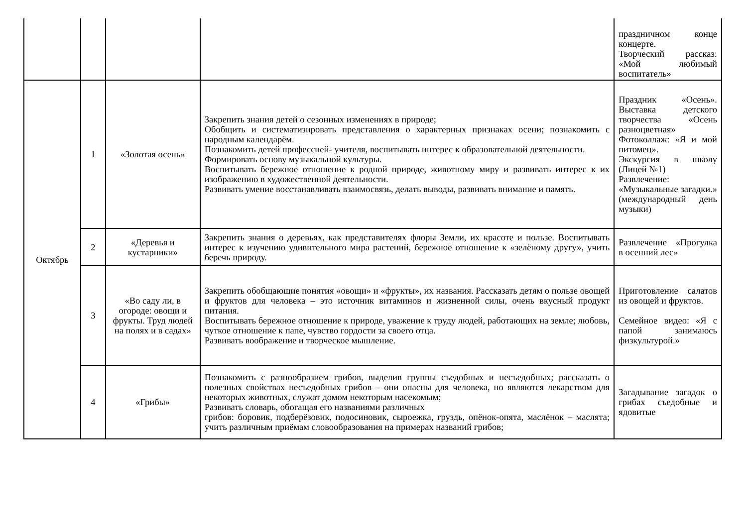| | | | | праздничном конце концерте. Творческий рассказ: «Мой любимый воспитатель» |
| Октябрь | 1 | «Золотая осень» | Закрепить знания детей о сезонных изменениях в природе; Обобщить и систематизировать представления о характерных признаках осени; познакомить с народным календарём. Познакомить детей профессией- учителя, воспитывать интерес к образовательной деятельности. Формировать основу музыкальной культуры. Воспитывать бережное отношение к родной природе, животному миру и развивать интерес к их изображению в художественной деятельности. Развивать умение восстанавливать взаимосвязь, делать выводы, развивать внимание и память. | Праздник «Осень». Выставка детского творчества «Осень разноцветная» Фотоколлаж: «Я и мой питомец». Экскурсия в школу (Лицей №1) Развлечение: «Музыкальные загадки.» (международный день музыки) |
| | 2 | «Деревья и кустарники» | Закрепить знания о деревьях, как представителях флоры Земли, их красоте и пользе. Воспитывать интерес к изучению удивительного мира растений, бережное отношение к «зелёному другу», учить беречь природу. | Развлечение «Прогулка в осенний лес» |
| | 3 | «Во саду ли, в огороде: овощи и фрукты. Труд людей на полях и в садах» | Закрепить обобщающие понятия «овощи» и «фрукты», их названия. Рассказать детям о пользе овощей и фруктов для человека – это источник витаминов и жизненной силы, очень вкусный продукт питания. Воспитывать бережное отношение к природе, уважение к труду людей, работающих на земле; любовь, чуткое отношение к папе, чувство гордости за своего отца. Развивать воображение и творческое мышление. | Приготовление салатов из овощей и фруктов. Семейное видео: «Я с папой занимаюсь физкультурой.» |
| | 4 | «Грибы» | Познакомить с разнообразием грибов, выделив группы съедобных и несъедобных; рассказать о полезных свойствах несъедобных грибов – они опасны для человека, но являются лекарством для некоторых животных, служат домом некоторым насекомым; Развивать словарь, обогащая его названиями различных грибов: боровик, подберёзовик, подосиновик, сыроежка, груздь, опёнок-опята, маслёнок – маслята; учить различным приёмам словообразования на примерах названий грибов; | Загадывание загадок о грибах съедобные и ядовитые |